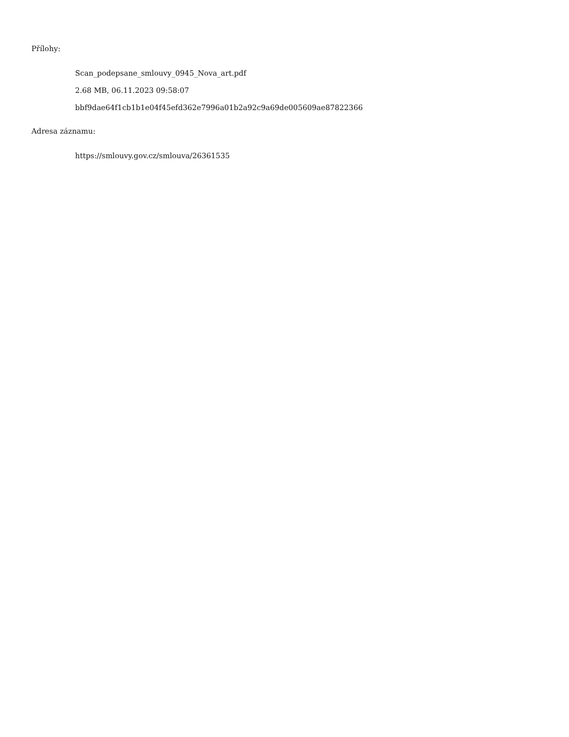Přílohy:
Scan_podepsane_smlouvy_0945_Nova_art.pdf
2.68 MB, 06.11.2023 09:58:07
bbf9dae64f1cb1b1e04f45efd362e7996a01b2a92c9a69de005609ae87822366
Adresa záznamu:
https://smlouvy.gov.cz/smlouva/26361535